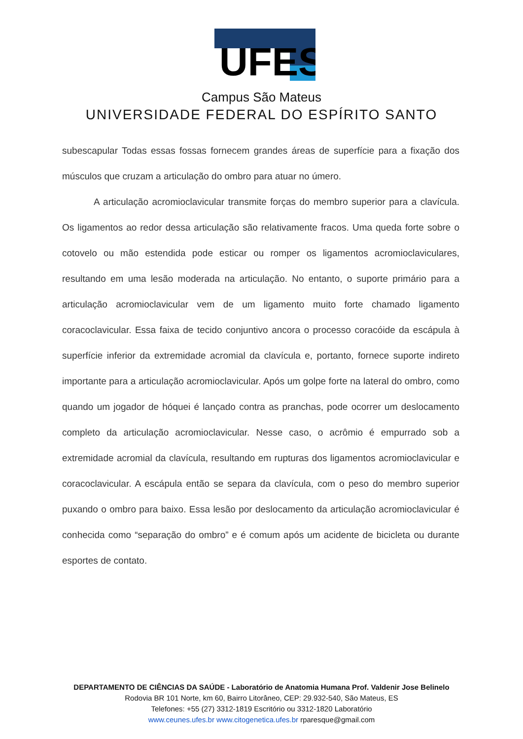UFES
Campus São Mateus
UNIVERSIDADE FEDERAL DO ESPÍRITO SANTO
subescapular Todas essas fossas fornecem grandes áreas de superfície para a fixação dos músculos que cruzam a articulação do ombro para atuar no úmero.
A articulação acromioclavicular transmite forças do membro superior para a clavícula. Os ligamentos ao redor dessa articulação são relativamente fracos. Uma queda forte sobre o cotovelo ou mão estendida pode esticar ou romper os ligamentos acromioclaviculares, resultando em uma lesão moderada na articulação. No entanto, o suporte primário para a articulação acromioclavicular vem de um ligamento muito forte chamado ligamento coracoclavicular. Essa faixa de tecido conjuntivo ancora o processo coracóide da escápula à superfície inferior da extremidade acromial da clavícula e, portanto, fornece suporte indireto importante para a articulação acromioclavicular. Após um golpe forte na lateral do ombro, como quando um jogador de hóquei é lançado contra as pranchas, pode ocorrer um deslocamento completo da articulação acromioclavicular. Nesse caso, o acrômio é empurrado sob a extremidade acromial da clavícula, resultando em rupturas dos ligamentos acromioclavicular e coracoclavicular. A escápula então se separa da clavícula, com o peso do membro superior puxando o ombro para baixo. Essa lesão por deslocamento da articulação acromioclavicular é conhecida como “separação do ombro” e é comum após um acidente de bicicleta ou durante esportes de contato.
DEPARTAMENTO DE CIÊNCIAS DA SAÚDE - Laboratório de Anatomia Humana Prof. Valdenir Jose Belinelo
Rodovia BR 101 Norte, km 60, Bairro Litorâneo, CEP: 29.932-540, São Mateus, ES
Telefones: +55 (27) 3312-1819 Escritório ou 3312-1820 Laboratório
www.ceunes.ufes.br www.citogenetica.ufes.br rparesque@gmail.com